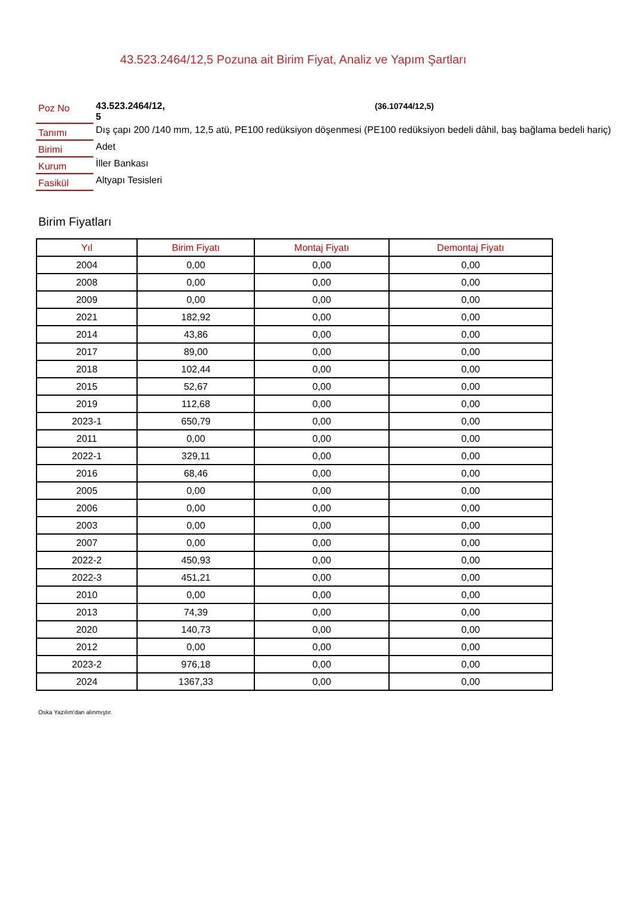43.523.2464/12,5 Pozuna ait Birim Fiyat, Analiz ve Yapım Şartları
| Poz No | 43.523.2464/12, 5 | (36.10744/12,5) |
| Tanımı | Dış çapı 200 /140 mm, 12,5 atü, PE100 redüksiyon döşenmesi (PE100 redüksiyon bedeli dâhil, baş bağlama bedeli hariç) | |
| Birimi | Adet | |
| Kurum | İller Bankası | |
| Fasikül | Altyapı Tesisleri | |
Birim Fiyatları
| Yıl | Birim Fiyatı | Montaj Fiyatı | Demontaj Fiyatı |
| --- | --- | --- | --- |
| 2004 | 0,00 | 0,00 | 0,00 |
| 2008 | 0,00 | 0,00 | 0,00 |
| 2009 | 0,00 | 0,00 | 0,00 |
| 2021 | 182,92 | 0,00 | 0,00 |
| 2014 | 43,86 | 0,00 | 0,00 |
| 2017 | 89,00 | 0,00 | 0,00 |
| 2018 | 102,44 | 0,00 | 0,00 |
| 2015 | 52,67 | 0,00 | 0,00 |
| 2019 | 112,68 | 0,00 | 0,00 |
| 2023-1 | 650,79 | 0,00 | 0,00 |
| 2011 | 0,00 | 0,00 | 0,00 |
| 2022-1 | 329,11 | 0,00 | 0,00 |
| 2016 | 68,46 | 0,00 | 0,00 |
| 2005 | 0,00 | 0,00 | 0,00 |
| 2006 | 0,00 | 0,00 | 0,00 |
| 2003 | 0,00 | 0,00 | 0,00 |
| 2007 | 0,00 | 0,00 | 0,00 |
| 2022-2 | 450,93 | 0,00 | 0,00 |
| 2022-3 | 451,21 | 0,00 | 0,00 |
| 2010 | 0,00 | 0,00 | 0,00 |
| 2013 | 74,39 | 0,00 | 0,00 |
| 2020 | 140,73 | 0,00 | 0,00 |
| 2012 | 0,00 | 0,00 | 0,00 |
| 2023-2 | 976,18 | 0,00 | 0,00 |
| 2024 | 1367,33 | 0,00 | 0,00 |
Oska Yazılım'dan alınmıştır.